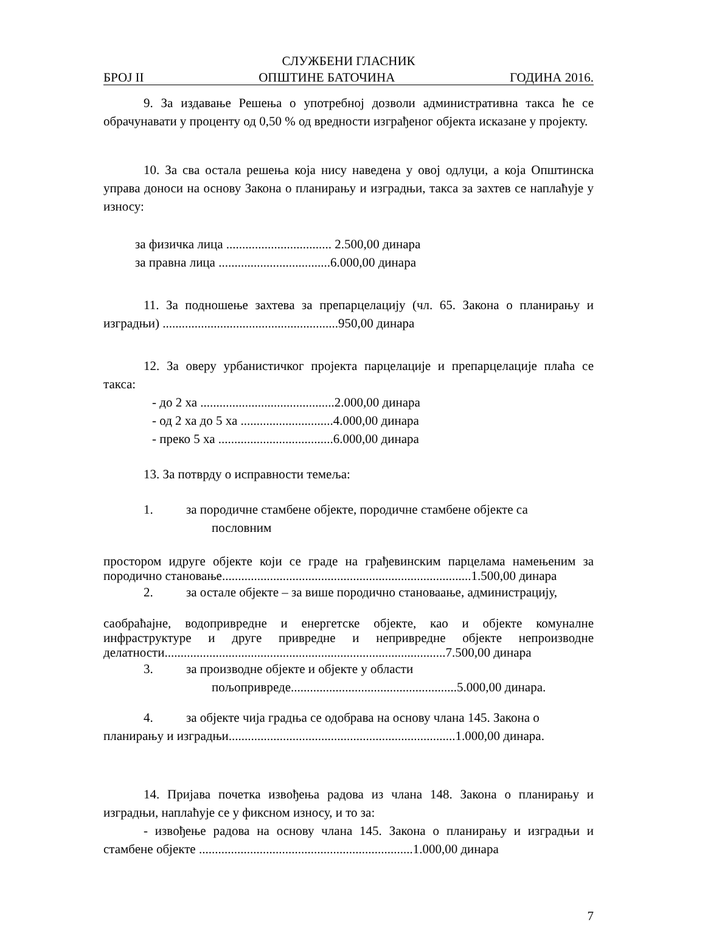СЛУЖБЕНИ ГЛАСНИК
БРОЈ II ОПШТИНЕ БАТОЧИНА ГОДИНА 2016.
9. За издавање Решења о употребној дозволи административна такса ће се обрачунавати у проценту од 0,50 % од вредности изграђеног објекта исказане у пројекту.
10. За сва остала решења која нису наведена у овој одлуци, а која Општинска управа доноси на основу Закона о планирању и изградњи, такса за захтев се наплаћује у износу:
за физичка лица ................................. 2.500,00 динара
за правна лица ...................................6.000,00 динара
11. За подношење захтева за препарцелацију (чл. 65. Закона о планирању и изградњи) .......................................................950,00 динара
12. За оверу урбанистичког пројекта парцелације и препарцелације плаћа се такса:
- до 2 ха ..........................................2.000,00 динара
- од 2 ха до 5 ха .............................4.000,00 динара
- преко 5 ха ....................................6.000,00 динара
13. За потврду о исправности темеља:
1. за породичне стамбене објекте, породичне стамбене објекте са
пословним
простором идруге објекте који се граде на грађевинским парцелама намењеним за породично становање..............................................................................1.500,00 динара
2. за остале објекте – за више породично становаање, администрацију,
саобраћајне, водопривредне и енергетске објекте, као и објекте комуналне инфраструктуре и друге привредне и непривредне објекте непроизводне делатности........................................................................................7.500,00 динара
3. за производне објекте и објекте у области
пољопривреде....................................................5.000,00 динара.
4. за објекте чија градња се одобрава на основу члана 145. Закона о
планирању и изградњи.......................................................................1.000,00 динара.
14. Пријава почетка извођења радова из члана 148. Закона о планирању и изградњи, наплаћује се у фиксном износу, и то за:
- извођење радова на основу члана 145. Закона о планирању и изградњи и стамбене објекте ...................................................................1.000,00 динара
7